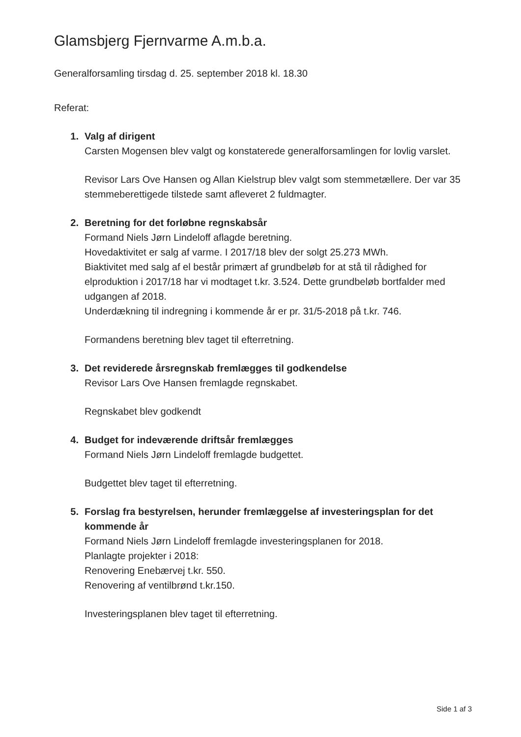Glamsbjerg Fjernvarme A.m.b.a.
Generalforsamling tirsdag d. 25. september 2018 kl. 18.30
Referat:
1. Valg af dirigent
Carsten Mogensen blev valgt og konstaterede generalforsamlingen for lovlig varslet.
Revisor Lars Ove Hansen og Allan Kielstrup blev valgt som stemmetællere. Der var 35 stemmeberettigede tilstede samt afleveret 2 fuldmagter.
2. Beretning for det forløbne regnskabsår
Formand Niels Jørn Lindeloff aflagde beretning.
Hovedaktivitet er salg af varme. I 2017/18 blev der solgt 25.273 MWh.
Biaktivitet med salg af el består primært af grundbeløb for at stå til rådighed for elproduktion i 2017/18 har vi modtaget t.kr. 3.524. Dette grundbeløb bortfalder med udgangen af 2018.
Underdækning til indregning i kommende år er pr. 31/5-2018 på t.kr. 746.
Formandens beretning blev taget til efterretning.
3. Det reviderede årsregnskab fremlægges til godkendelse
Revisor Lars Ove Hansen fremlagde regnskabet.
Regnskabet blev godkendt
4. Budget for indeværende driftsår fremlægges
Formand Niels Jørn Lindeloff fremlagde budgettet.
Budgettet blev taget til efterretning.
5. Forslag fra bestyrelsen, herunder fremlæggelse af investeringsplan for det kommende år
Formand Niels Jørn Lindeloff fremlagde investeringsplanen for 2018.
Planlagte projekter i 2018:
Renovering Enebærvej t.kr. 550.
Renovering af ventilbrønd t.kr.150.
Investeringsplanen blev taget til efterretning.
Side 1 af 3